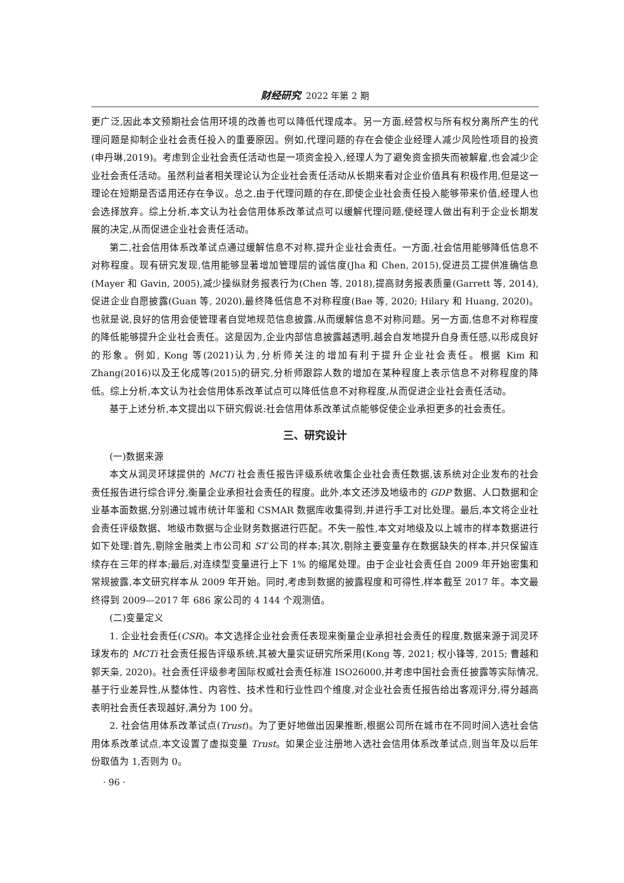财经研究 2022 年第 2 期
更广泛,因此本文预期社会信用环境的改善也可以降低代理成本。另一方面,经营权与所有权分离所产生的代理问题是抑制企业社会责任投入的重要原因。例如,代理问题的存在会使企业经理人减少风险性项目的投资(申丹琳,2019)。考虑到企业社会责任活动也是一项资金投入,经理人为了避免资金损失而被解雇,也会减少企业社会责任活动。虽然利益者相关理论认为企业社会责任活动从长期来看对企业价值具有积极作用,但是这一理论在短期是否适用还存在争议。总之,由于代理问题的存在,即使企业社会责任投入能够带来价值,经理人也会选择放弃。综上分析,本文认为社会信用体系改革试点可以缓解代理问题,使经理人做出有利于企业长期发展的决定,从而促进企业社会责任活动。
第二,社会信用体系改革试点通过缓解信息不对称,提升企业社会责任。一方面,社会信用能够降低信息不对称程度。现有研究发现,信用能够显著增加管理层的诚信度(Jha 和 Chen, 2015),促进员工提供准确信息(Mayer 和 Gavin, 2005),减少操纵财务报表行为(Chen 等, 2018),提高财务报表质量(Garrett 等, 2014),促进企业自愿披露(Guan 等, 2020),最终降低信息不对称程度(Bae 等, 2020; Hilary 和 Huang, 2020)。也就是说,良好的信用会使管理者自觉地规范信息披露,从而缓解信息不对称问题。另一方面,信息不对称程度的降低能够提升企业社会责任。这是因为,企业内部信息披露越透明,越会自发地提升自身责任感,以形成良好的形象。例如, Kong 等(2021)认为,分析师关注的增加有利于提升企业社会责任。根据 Kim 和 Zhang(2016)以及王化成等(2015)的研究,分析师跟踪人数的增加在某种程度上表示信息不对称程度的降低。综上分析,本文认为社会信用体系改革试点可以降低信息不对称程度,从而促进企业社会责任活动。
基于上述分析,本文提出以下研究假说:社会信用体系改革试点能够促使企业承担更多的社会责任。
三、研究设计
(一)数据来源
本文从润灵环球提供的 MCTi 社会责任报告评级系统收集企业社会责任数据,该系统对企业发布的社会责任报告进行综合评分,衡量企业承担社会责任的程度。此外,本文还涉及地级市的 GDP 数据、人口数据和企业基本面数据,分别通过城市统计年鉴和 CSMAR 数据库收集得到,并进行手工对比处理。最后,本文将企业社会责任评级数据、地级市数据与企业财务数据进行匹配。不失一般性,本文对地级及以上城市的样本数据进行如下处理:首先,剔除金融类上市公司和 ST 公司的样本;其次,剔除主要变量存在数据缺失的样本,并只保留连续存在三年的样本;最后,对连续型变量进行上下 1% 的缩尾处理。由于企业社会责任自 2009 年开始密集和常规披露,本文研究样本从 2009 年开始。同时,考虑到数据的披露程度和可得性,样本截至 2017 年。本文最终得到 2009—2017 年 686 家公司的 4 144 个观测值。
(二)变量定义
1. 企业社会责任(CSR)。本文选择企业社会责任表现来衡量企业承担社会责任的程度,数据来源于润灵环球发布的 MCTi 社会责任报告评级系统,其被大量实证研究所采用(Kong 等, 2021; 权小锋等, 2015; 曹越和郭天枭, 2020)。社会责任评级参考国际权威社会责任标准 ISO26000,并考虑中国社会责任披露等实际情况,基于行业差异性,从整体性、内容性、技术性和行业性四个维度,对企业社会责任报告给出客观评分,得分越高表明社会责任表现越好,满分为 100 分。
2. 社会信用体系改革试点(Trust)。为了更好地做出因果推断,根据公司所在城市在不同时间入选社会信用体系改革试点,本文设置了虚拟变量 Trust。如果企业注册地入选社会信用体系改革试点,则当年及以后年份取值为 1,否则为 0。
· 96 ·